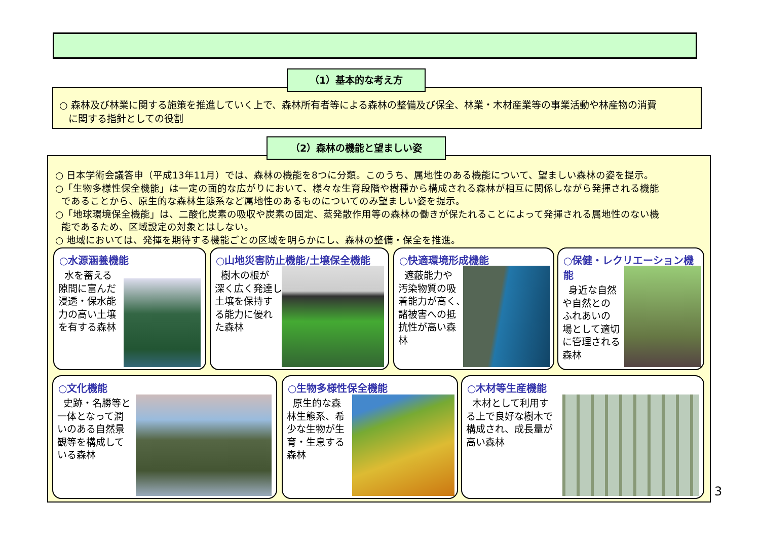○ 森林及び林業に関する施策を推進していく上で、森林所有者等による森林の整備及び保全、林業・木材産業等の事業活動や林産物の消費
に関する指針としての役割
（1）基本的な考え方
○ 日本学術会議答申（平成13年11月）では、森林の機能を8つに分類。このうち、属地性のある機能について、望ましい森林の姿を提示。
○「生物多様性保全機能」は一定の面的な広がりにおいて、様々な生育段階や樹種から構成される森林が相互に関係しながら発揮される機能
であることから、原生的な森林生態系など属地性のあるものについてのみ望ましい姿を提示。
○「地球環境保全機能」は、二酸化炭素の吸収や炭素の固定、蒸発散作用等の森林の働きが保たれることによって発揮される属地性のない機
能であるため、区域設定の対象とはしない。
○ 地域においては、発揮を期待する機能ごとの区域を明らかにし、森林の整備・保全を推進。
（2）森林の機能と望ましい姿
○水源涵養機能
水を蓄える
隙間に富んだ
浸透・保水能
力の高い土壌
を有する森林
○山地災害防止機能/土壌保全機能
樹木の根が
深く広く発達し
土壌を保持す
る能力に優れ
た森林
○快適環境形成機能
遮蔽能力や
汚染物質の吸
着能力が高く、
諸被害への抵
抗性が高い森
林
○保健・レクリエーション機能
身近な自然
や自然との
ふれあいの
場として適切
に管理される
森林
○文化機能
史跡・名勝等と
一体となって潤
いのある自然景
観等を構成して
いる森林
○生物多様性保全機能
原生的な森
林生態系、希
少な生物が生
育・生息する
森林
○木材等生産機能
木材として利用す
る上で良好な樹木で
構成され、成長量が
高い森林
3